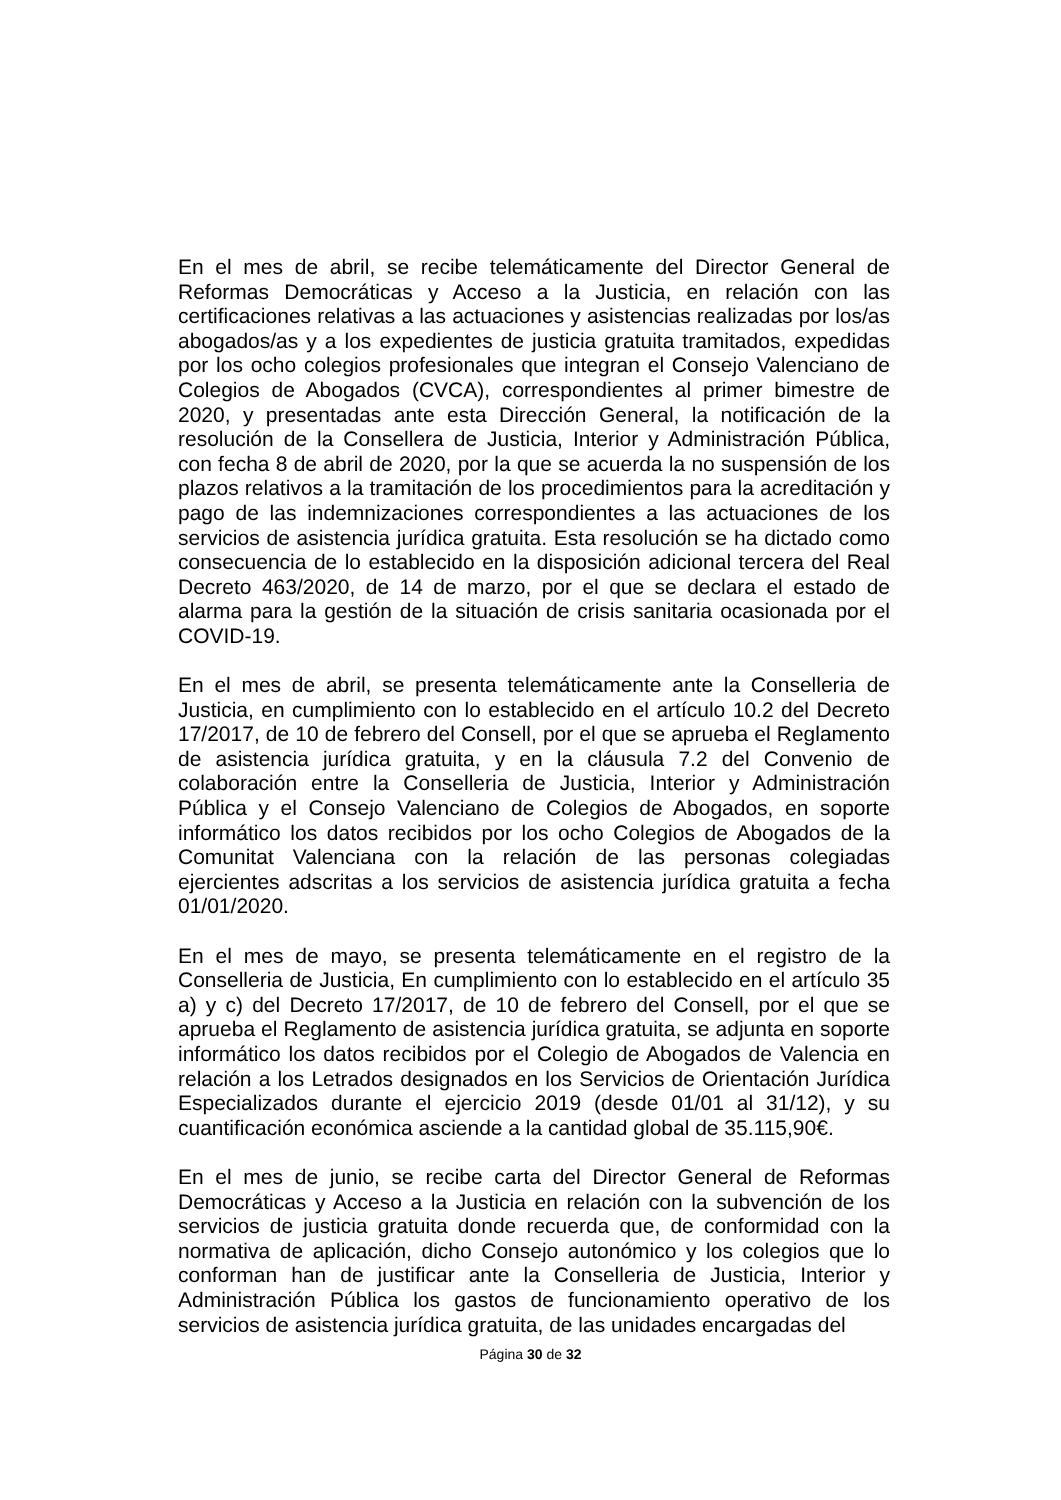En el mes de abril, se recibe telemáticamente del Director General de Reformas Democráticas y Acceso a la Justicia, en relación con las certificaciones relativas a las actuaciones y asistencias realizadas por los/as abogados/as y a los expedientes de justicia gratuita tramitados, expedidas por los ocho colegios profesionales que integran el Consejo Valenciano de Colegios de Abogados (CVCA), correspondientes al primer bimestre de 2020, y presentadas ante esta Dirección General, la notificación de la resolución de la Consellera de Justicia, Interior y Administración Pública, con fecha 8 de abril de 2020, por la que se acuerda la no suspensión de los plazos relativos a la tramitación de los procedimientos para la acreditación y pago de las indemnizaciones correspondientes a las actuaciones de los servicios de asistencia jurídica gratuita. Esta resolución se ha dictado como consecuencia de lo establecido en la disposición adicional tercera del Real Decreto 463/2020, de 14 de marzo, por el que se declara el estado de alarma para la gestión de la situación de crisis sanitaria ocasionada por el COVID-19.
En el mes de abril, se presenta telemáticamente ante la Conselleria de Justicia, en cumplimiento con lo establecido en el artículo 10.2 del Decreto 17/2017, de 10 de febrero del Consell, por el que se aprueba el Reglamento de asistencia jurídica gratuita, y en la cláusula 7.2 del Convenio de colaboración entre la Conselleria de Justicia, Interior y Administración Pública y el Consejo Valenciano de Colegios de Abogados, en soporte informático los datos recibidos por los ocho Colegios de Abogados de la Comunitat Valenciana con la relación de las personas colegiadas ejercientes adscritas a los servicios de asistencia jurídica gratuita a fecha 01/01/2020.
En el mes de mayo, se presenta telemáticamente en el registro de la Conselleria de Justicia, En cumplimiento con lo establecido en el artículo 35 a) y c) del Decreto 17/2017, de 10 de febrero del Consell, por el que se aprueba el Reglamento de asistencia jurídica gratuita, se adjunta en soporte informático los datos recibidos por el Colegio de Abogados de Valencia en relación a los Letrados designados en los Servicios de Orientación Jurídica Especializados durante el ejercicio 2019 (desde 01/01 al 31/12), y su cuantificación económica asciende a la cantidad global de 35.115,90€.
En el mes de junio, se recibe carta del Director General de Reformas Democráticas y Acceso a la Justicia en relación con la subvención de los servicios de justicia gratuita donde recuerda que, de conformidad con la normativa de aplicación, dicho Consejo autonómico y los colegios que lo conforman han de justificar ante la Conselleria de Justicia, Interior y Administración Pública los gastos de funcionamiento operativo de los servicios de asistencia jurídica gratuita, de las unidades encargadas del
Página 30 de 32